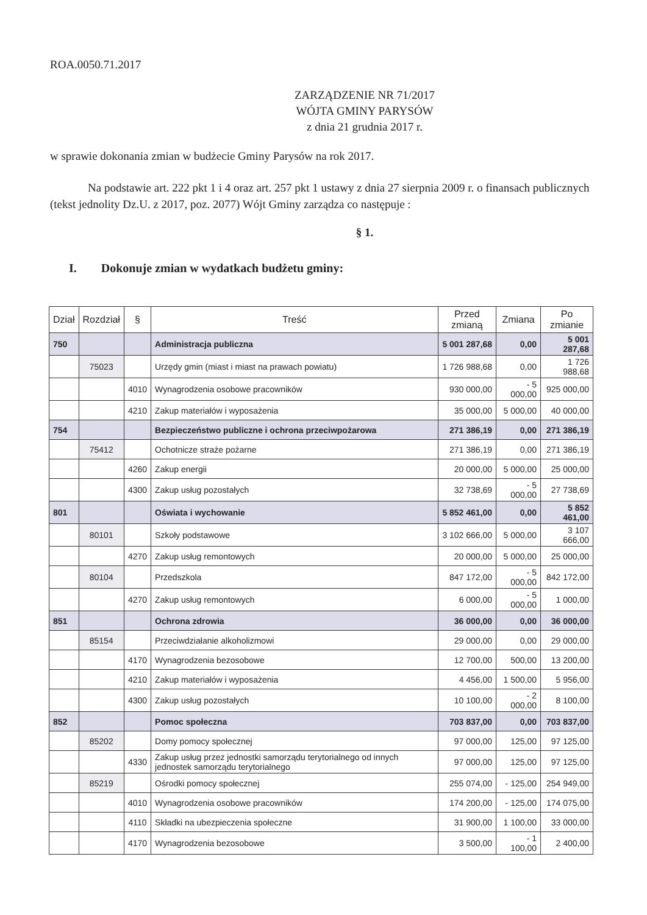ROA.0050.71.2017
ZARZĄDZENIE NR 71/2017
WÓJTA GMINY PARYSÓW
z dnia 21 grudnia 2017 r.
w sprawie dokonania zmian w budżecie Gminy Parysów na rok 2017.
Na podstawie art. 222 pkt 1 i 4 oraz art. 257 pkt 1 ustawy z dnia 27 sierpnia 2009 r. o finansach publicznych (tekst jednolity Dz.U. z 2017, poz. 2077) Wójt Gminy zarządza co następuje :
§ 1.
I. Dokonuje zmian w wydatkach budżetu gminy:
| Dział | Rozdział | § | Treść | Przed zmianą | Zmiana | Po zmianie |
| --- | --- | --- | --- | --- | --- | --- |
| 750 | | | Administracja publiczna | 5 001 287,68 | 0,00 | 5 001 287,68 |
| | 75023 | | Urzędy gmin (miast i miast na prawach powiatu) | 1 726 988,68 | 0,00 | 1 726 988,68 |
| | | 4010 | Wynagrodzenia osobowe pracowników | 930 000,00 | - 5 000,00 | 925 000,00 |
| | | 4210 | Zakup materiałów i wyposażenia | 35 000,00 | 5 000,00 | 40 000,00 |
| 754 | | | Bezpieczeństwo publiczne i ochrona przeciwpożarowa | 271 386,19 | 0,00 | 271 386,19 |
| | 75412 | | Ochotnicze straże pożarne | 271 386,19 | 0,00 | 271 386,19 |
| | | 4260 | Zakup energii | 20 000,00 | 5 000,00 | 25 000,00 |
| | | 4300 | Zakup usług pozostałych | 32 738,69 | - 5 000,00 | 27 738,69 |
| 801 | | | Oświata i wychowanie | 5 852 461,00 | 0,00 | 5 852 461,00 |
| | 80101 | | Szkoły podstawowe | 3 102 666,00 | 5 000,00 | 3 107 666,00 |
| | | 4270 | Zakup usług remontowych | 20 000,00 | 5 000,00 | 25 000,00 |
| | 80104 | | Przedszkola | 847 172,00 | - 5 000,00 | 842 172,00 |
| | | 4270 | Zakup usług remontowych | 6 000,00 | - 5 000,00 | 1 000,00 |
| 851 | | | Ochrona zdrowia | 36 000,00 | 0,00 | 36 000,00 |
| | 85154 | | Przeciwdziałanie alkoholizmowi | 29 000,00 | 0,00 | 29 000,00 |
| | | 4170 | Wynagrodzenia bezosobowe | 12 700,00 | 500,00 | 13 200,00 |
| | | 4210 | Zakup materiałów i wyposażenia | 4 456,00 | 1 500,00 | 5 956,00 |
| | | 4300 | Zakup usług pozostałych | 10 100,00 | - 2 000,00 | 8 100,00 |
| 852 | | | Pomoc społeczna | 703 837,00 | 0,00 | 703 837,00 |
| | 85202 | | Domy pomocy społecznej | 97 000,00 | 125,00 | 97 125,00 |
| | | 4330 | Zakup usług przez jednostki samorządu terytorialnego od innych jednostek samorządu terytorialnego | 97 000,00 | 125,00 | 97 125,00 |
| | 85219 | | Ośrodki pomocy społecznej | 255 074,00 | - 125,00 | 254 949,00 |
| | | 4010 | Wynagrodzenia osobowe pracowników | 174 200,00 | - 125,00 | 174 075,00 |
| | | 4110 | Składki na ubezpieczenia społeczne | 31 900,00 | 1 100,00 | 33 000,00 |
| | | 4170 | Wynagrodzenia bezosobowe | 3 500,00 | - 1 100,00 | 2 400,00 |